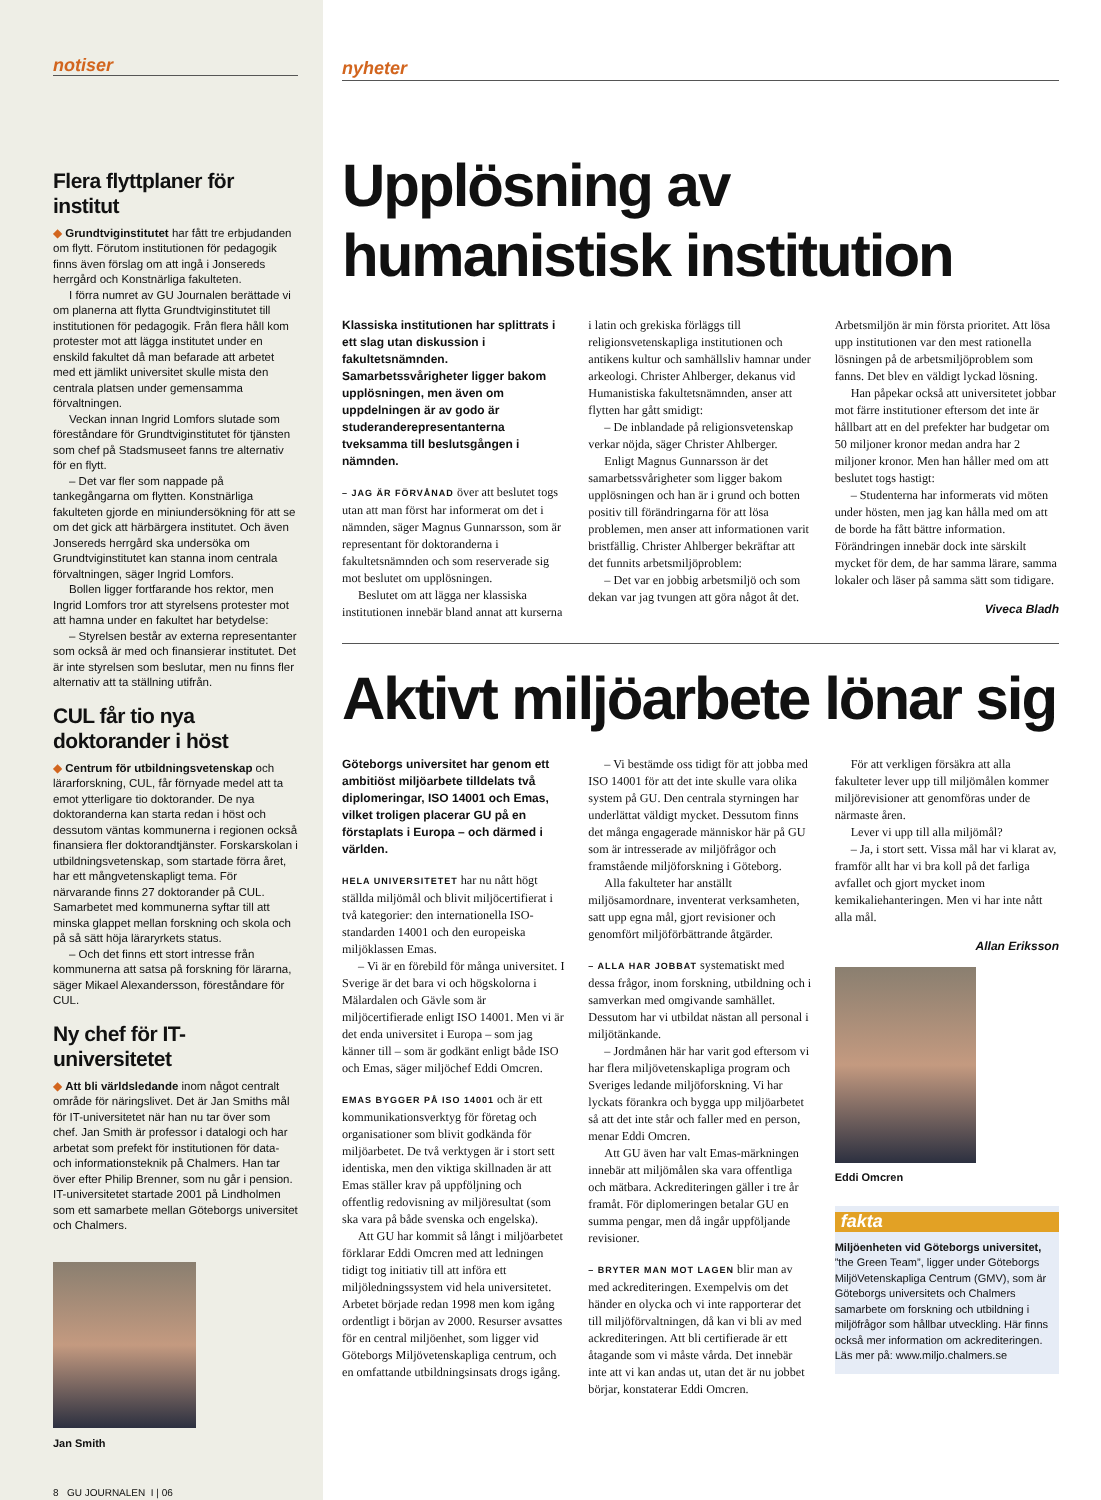notiser
Flera flyttplaner för institut
◆ Grundtviginstitutet har fått tre erbjudanden om flytt. Förutom institutionen för pedagogik finns även förslag om att ingå i Jonsereds herrgård och Konstnärliga fakulteten.
I förra numret av GU Journalen berättade vi om planerna att flytta Grundtviginstitutet till institutionen för pedagogik. Från flera håll kom protester mot att lägga institutet under en enskild fakultet då man befarade att arbetet med ett jämlikt universitet skulle mista den centrala platsen under gemensamma förvaltningen.
Veckan innan Ingrid Lomfors slutade som föreståndare för Grundtviginstitutet för tjänsten som chef på Stadsmuseet fanns tre alternativ för en flytt.
– Det var fler som nappade på tankegångarna om flytten. Konstnärliga fakulteten gjorde en miniundersökning för att se om det gick att härbärgera institutet. Och även Jonsereds herrgård ska undersöka om Grundtviginstitutet kan stanna inom centrala förvaltningen, säger Ingrid Lomfors.
Bollen ligger fortfarande hos rektor, men Ingrid Lomfors tror att styrelsens protester mot att hamna under en fakultet har betydelse:
– Styrelsen består av externa representanter som också är med och finansierar institutet. Det är inte styrelsen som beslutar, men nu finns fler alternativ att ta ställning utifrån.
CUL får tio nya doktorander i höst
◆ Centrum för utbildningsvetenskap och lärarforskning, CUL, får förnyade medel att ta emot ytterligare tio doktorander. De nya doktoranderna kan starta redan i höst och dessutom väntas kommunerna i regionen också finansiera fler doktorandtjänster. Forskarskolan i utbildningsvetenskap, som startade förra året, har ett mångvetenskapligt tema. För närvarande finns 27 doktorander på CUL. Samarbetet med kommunerna syftar till att minska glappet mellan forskning och skola och på så sätt höja läraryrkets status.
– Och det finns ett stort intresse från kommunerna att satsa på forskning för lärarna, säger Mikael Alexandersson, föreståndare för CUL.
Ny chef för IT-universitetet
◆ Att bli världsledande inom något centralt område för näringslivet. Det är Jan Smiths mål för IT-universitetet när han nu tar över som chef. Jan Smith är professor i datalogi och har arbetat som prefekt för institutionen för data- och informationsteknik på Chalmers. Han tar över efter Philip Brenner, som nu går i pension. IT-universitetet startade 2001 på Lindholmen som ett samarbete mellan Göteborgs universitet och Chalmers.
Jan Smith
8 GU JOURNALEN I | 06
nyheter
Upplösning av humanistisk institution
Klassiska institutionen har splittrats i ett slag utan diskussion i fakultetsnämnden. Samarbetssvårigheter ligger bakom upplösningen, men även om uppdelningen är av godo är studeranderepresentanterna tveksamma till beslutsgången i nämnden.
– JAG ÄR FÖRVÅNAD över att beslutet togs utan att man först har informerat om det i nämnden, säger Magnus Gunnarsson, som är representant för doktoranderna i fakultetsnämnden och som reserverade sig mot beslutet om upplösningen.
Beslutet om att lägga ner klassiska institutionen innebär bland annat att kurserna i latin och grekiska förläggs till religionsvetenskapliga institutionen och antikens kultur och samhällsliv hamnar under arkeologi. Christer Ahlberger, dekanus vid Humanistiska fakultetsnämnden, anser att flytten har gått smidigt:
– De inblandade på religionsvetenskap verkar nöjda, säger Christer Ahlberger.
Enligt Magnus Gunnarsson är det samarbetssvårigheter som ligger bakom upplösningen och han är i grund och botten positiv till förändringarna för att lösa problemen, men anser att informationen varit bristfällig. Christer Ahlberger bekräftar att det funnits arbetsmiljöproblem:
– Det var en jobbig arbetsmiljö och som dekan var jag tvungen att göra något åt det. Arbetsmiljön är min första prioritet. Att lösa upp institutionen var den mest rationella lösningen på de arbetsmiljöproblem som fanns. Det blev en väldigt lyckad lösning.
Han påpekar också att universitetet jobbar mot färre institutioner eftersom det inte är hållbart att en del prefekter har budgetar om 50 miljoner kronor medan andra har 2 miljoner kronor. Men han håller med om att beslutet togs hastigt:
– Studenterna har informerats vid möten under hösten, men jag kan hålla med om att de borde ha fått bättre information. Förändringen innebär dock inte särskilt mycket för dem, de har samma lärare, samma lokaler och läser på samma sätt som tidigare.
Viveca Bladh
Aktivt miljöarbete lönar sig
Göteborgs universitet har genom ett ambitiöst miljöarbete tilldelats två diplomeringar, ISO 14001 och Emas, vilket troligen placerar GU på en förstaplats i Europa – och därmed i världen.
HELA UNIVERSITETET har nu nått högt ställda miljömål och blivit miljöcertifierat i två kategorier: den internationella ISO-standarden 14001 och den europeiska miljöklassen Emas.
– Vi är en förebild för många universitet. I Sverige är det bara vi och högskolorna i Mälardalen och Gävle som är miljöcertifierade enligt ISO 14001. Men vi är det enda universitet i Europa – som jag känner till – som är godkänt enligt både ISO och Emas, säger miljöchef Eddi Omcren.
EMAS BYGGER PÅ ISO 14001 och är ett kommunikationsverktyg för företag och organisationer som blivit godkända för miljöarbetet. De två verktygen är i stort sett identiska, men den viktiga skillnaden är att Emas ställer krav på uppföljning och offentlig redovisning av miljöresultat (som ska vara på både svenska och engelska).
Att GU har kommit så långt i miljöarbetet förklarar Eddi Omcren med att ledningen tidigt tog initiativ till att införa ett miljöledningssystem vid hela universitetet. Arbetet började redan 1998 men kom igång ordentligt i början av 2000. Resurser avsattes för en central miljöenhet, som ligger vid Göteborgs Miljövetenskapliga centrum, och en omfattande utbildningsinsats drogs igång.
– Vi bestämde oss tidigt för att jobba med ISO 14001 för att det inte skulle vara olika system på GU. Den centrala styrningen har underlättat väldigt mycket. Dessutom finns det många engagerade människor här på GU som är intresserade av miljöfrågor och framstående miljöforskning i Göteborg.
Alla fakulteter har anställt miljösamordnare, inventerat verksamheten, satt upp egna mål, gjort revisioner och genomfört miljöförbättrande åtgärder.
– ALLA HAR JOBBAT systematiskt med dessa frågor, inom forskning, utbildning och i samverkan med omgivande samhället. Dessutom har vi utbildat nästan all personal i miljötänkande.
– Jordmånen här har varit god eftersom vi har flera miljövetenskapliga program och Sveriges ledande miljöforskning. Vi har lyckats förankra och bygga upp miljöarbetet så att det inte står och faller med en person, menar Eddi Omcren.
Att GU även har valt Emas-märkningen innebär att miljömålen ska vara offentliga och mätbara. Ackrediteringen gäller i tre år framåt. För diplomeringen betalar GU en summa pengar, men då ingår uppföljande revisioner.
– BRYTER MAN MOT LAGEN blir man av med ackrediteringen. Exempelvis om det händer en olycka och vi inte rapporterar det till miljöförvaltningen, då kan vi bli av med ackrediteringen. Att bli certifierade är ett åtagande som vi måste vårda. Det innebär inte att vi kan andas ut, utan det är nu jobbet börjar, konstaterar Eddi Omcren.
För att verkligen försäkra att alla fakulteter lever upp till miljömålen kommer miljörevisioner att genomföras under de närmaste åren.
Lever vi upp till alla miljömål?
– Ja, i stort sett. Vissa mål har vi klarat av, framför allt har vi bra koll på det farliga avfallet och gjort mycket inom kemikaliehanteringen. Men vi har inte nått alla mål.
Allan Eriksson
Eddi Omcren
fakta
Miljöenheten vid Göteborgs universitet, ”the Green Team”, ligger under Göteborgs MiljöVetenskapliga Centrum (GMV), som är Göteborgs universitets och Chalmers samarbete om forskning och utbildning i miljöfrågor som hållbar utveckling. Här finns också mer information om ackrediteringen.
Läs mer på: www.miljo.chalmers.se